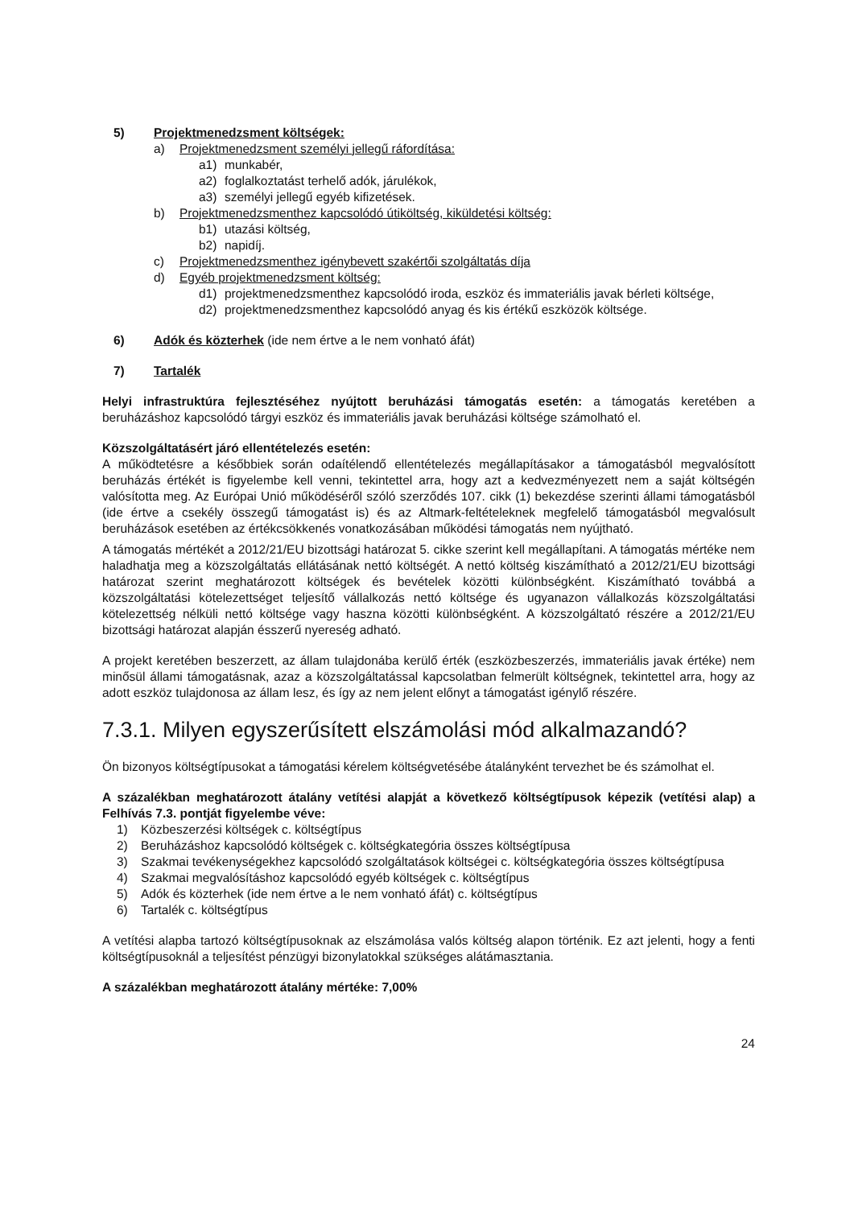5) Projektmenedzsment költségek:
a) Projektmenedzsment személyi jellegű ráfordítása:
a1) munkabér,
a2) foglalkoztatást terhelő adók, járulékok,
a3) személyi jellegű egyéb kifizetések.
b) Projektmenedzsmenthez kapcsolódó útiköltség, kiküldetési költség:
b1) utazási költség,
b2) napidíj.
c) Projektmenedzsmenthez igénybevett szakértői szolgáltatás díja
d) Egyéb projektmenedzsment költség:
d1) projektmenedzsmenthez kapcsolódó iroda, eszköz és immateriális javak bérleti költsége,
d2) projektmenedzsmenthez kapcsolódó anyag és kis értékű eszközök költsége.
6) Adók és közterhek (ide nem értve a le nem vonható áfát)
7) Tartalék
Helyi infrastruktúra fejlesztéséhez nyújtott beruházási támogatás esetén: a támogatás keretében a beruházáshoz kapcsolódó tárgyi eszköz és immateriális javak beruházási költsége számolható el.
Közszolgáltatásért járó ellentételezés esetén:
A működtetésre a későbbiek során odaítélendő ellentételezés megállapításakor a támogatásból megvalósított beruházás értékét is figyelembe kell venni, tekintettel arra, hogy azt a kedvezményezett nem a saját költségén valósította meg. Az Európai Unió működéséről szóló szerződés 107. cikk (1) bekezdése szerinti állami támogatásból (ide értve a csekély összegű támogatást is) és az Altmark-feltételeknek megfelelő támogatásból megvalósult beruházások esetében az értékcsökkenés vonatkozásában működési támogatás nem nyújtható.
A támogatás mértékét a 2012/21/EU bizottsági határozat 5. cikke szerint kell megállapítani. A támogatás mértéke nem haladhatja meg a közszolgáltatás ellátásának nettó költségét. A nettó költség kiszámítható a 2012/21/EU bizottsági határozat szerint meghatározott költségek és bevételek közötti különbségként. Kiszámítható továbbá a közszolgáltatási kötelezettséget teljesítő vállalkozás nettó költsége és ugyanazon vállalkozás közszolgáltatási kötelezettség nélküli nettó költsége vagy haszna közötti különbségként. A közszolgáltató részére a 2012/21/EU bizottsági határozat alapján ésszerű nyereség adható.
A projekt keretében beszerzett, az állam tulajdonába kerülő érték (eszközbeszerzés, immateriális javak értéke) nem minősül állami támogatásnak, azaz a közszolgáltatással kapcsolatban felmerült költségnek, tekintettel arra, hogy az adott eszköz tulajdonosa az állam lesz, és így az nem jelent előnyt a támogatást igénylő részére.
7.3.1. Milyen egyszerűsített elszámolási mód alkalmazandó?
Ön bizonyos költségtípusokat a támogatási kérelem költségvetésébe átalányként tervezhet be és számolhat el.
A százalékban meghatározott átalány vetítési alapját a következő költségtípusok képezik (vetítési alap) a Felhívás 7.3. pontját figyelembe véve:
1) Közbeszerzési költségek c. költségtípus
2) Beruházáshoz kapcsolódó költségek c. költségkategória összes költségtípusa
3) Szakmai tevékenységekhez kapcsolódó szolgáltatások költségei c. költségkategória összes költségtípusa
4) Szakmai megvalósításhoz kapcsolódó egyéb költségek c. költségtípus
5) Adók és közterhek (ide nem értve a le nem vonható áfát) c. költségtípus
6) Tartalék c. költségtípus
A vetítési alapba tartozó költségtípusoknak az elszámolása valós költség alapon történik. Ez azt jelenti, hogy a fenti költségtípusoknál a teljesítést pénzügyi bizonylatokkal szükséges alátámasztania.
A százalékban meghatározott átalány mértéke: 7,00%
24